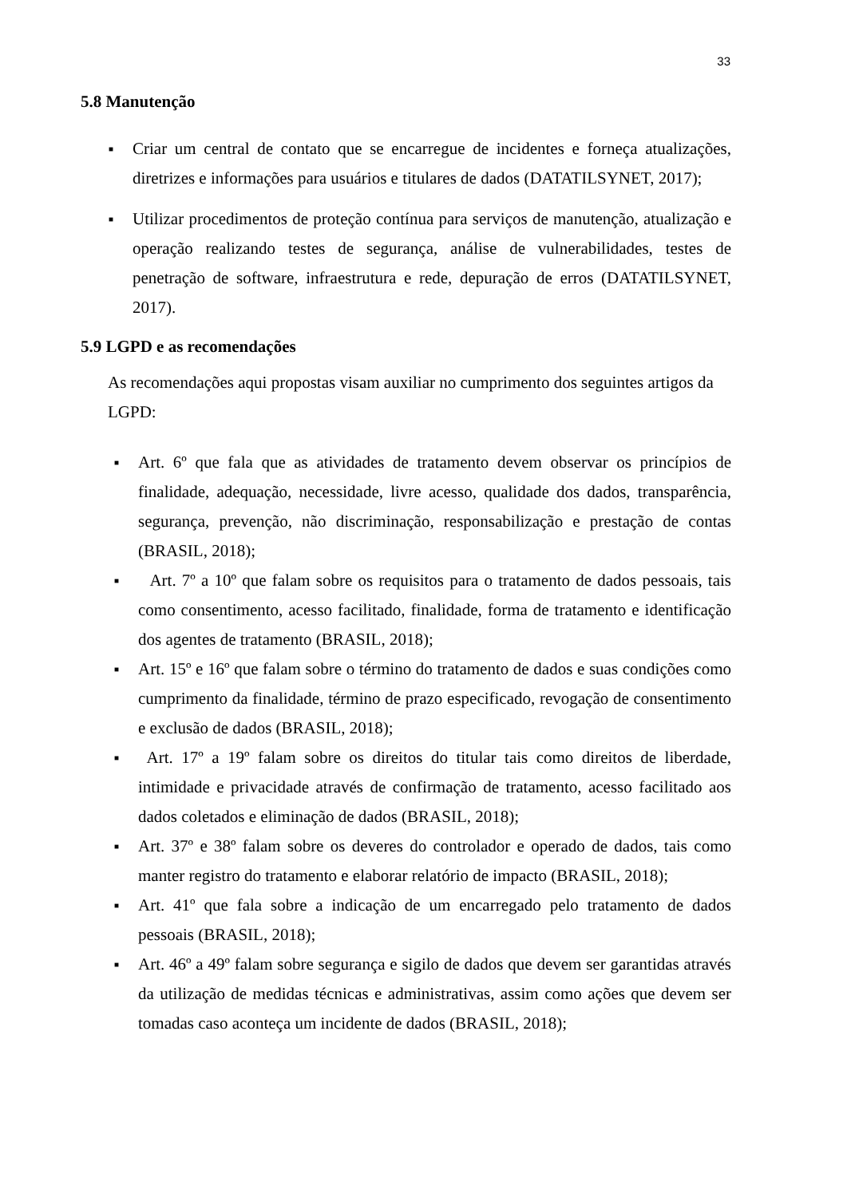33
5.8 Manutenção
■ Criar um central de contato que se encarregue de incidentes e forneça atualizações, diretrizes e informações para usuários e titulares de dados (DATATILSYNET, 2017);
■ Utilizar procedimentos de proteção contínua para serviços de manutenção, atualização e operação realizando testes de segurança, análise de vulnerabilidades, testes de penetração de software, infraestrutura e rede, depuração de erros (DATATILSYNET, 2017).
5.9 LGPD e as recomendações
As recomendações aqui propostas visam auxiliar no cumprimento dos seguintes artigos da LGPD:
■ Art. 6º que fala que as atividades de tratamento devem observar os princípios de finalidade, adequação, necessidade, livre acesso, qualidade dos dados, transparência, segurança, prevenção, não discriminação, responsabilização e prestação de contas (BRASIL, 2018);
■ Art. 7º a 10º que falam sobre os requisitos para o tratamento de dados pessoais, tais como consentimento, acesso facilitado, finalidade, forma de tratamento e identificação dos agentes de tratamento (BRASIL, 2018);
■ Art. 15º e 16º que falam sobre o término do tratamento de dados e suas condições como cumprimento da finalidade, término de prazo especificado, revogação de consentimento e exclusão de dados (BRASIL, 2018);
■ Art. 17º a 19º falam sobre os direitos do titular tais como direitos de liberdade, intimidade e privacidade através de confirmação de tratamento, acesso facilitado aos dados coletados e eliminação de dados (BRASIL, 2018);
■ Art. 37º e 38º falam sobre os deveres do controlador e operado de dados, tais como manter registro do tratamento e elaborar relatório de impacto (BRASIL, 2018);
■ Art. 41º que fala sobre a indicação de um encarregado pelo tratamento de dados pessoais (BRASIL, 2018);
■ Art. 46º a 49º falam sobre segurança e sigilo de dados que devem ser garantidas através da utilização de medidas técnicas e administrativas, assim como ações que devem ser tomadas caso aconteça um incidente de dados (BRASIL, 2018);